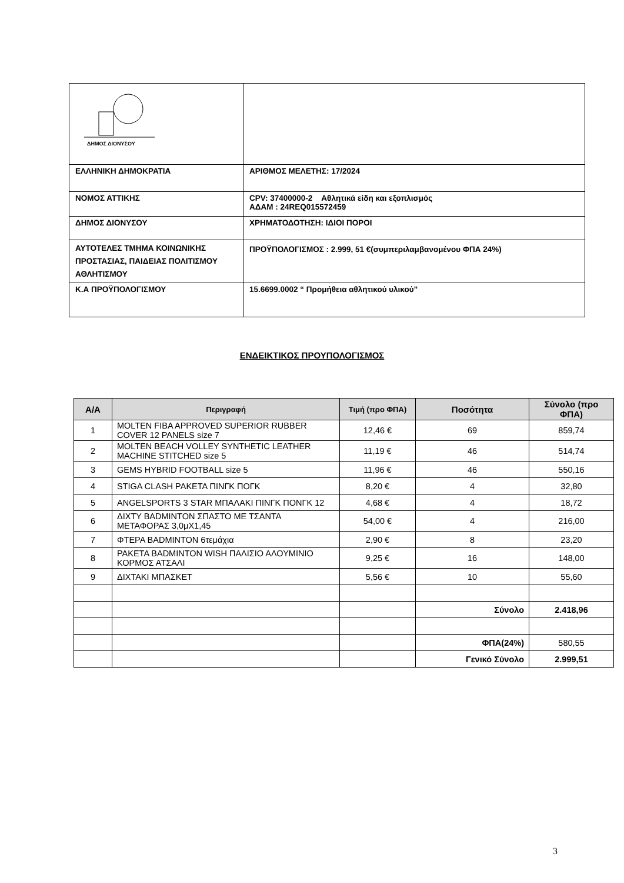| ΔΗΜΟΣ ΔΙΟΝΥΣΟΥ | |
| ΕΛΛΗΝΙΚΗ ΔΗΜΟΚΡΑΤΙΑ | ΑΡΙΘΜΟΣ ΜΕΛΕΤΗΣ: 17/2024 |
| ΝΟΜΟΣ ΑΤΤΙΚΗΣ | CPV: 37400000-2 Αθλητικά είδη και εξοπλισμός ΑΔΑΜ : 24REQ015572459 |
| ΔΗΜΟΣ ΔΙΟΝΥΣΟΥ | ΧΡΗΜΑΤΟΔΟΤΗΣΗ: ΙΔΙΟΙ ΠΟΡΟΙ |
| ΑΥΤΟΤΕΛΕΣ ΤΜΗΜΑ ΚΟΙΝΩΝΙΚΗΣ ΠΡΟΣΤΑΣΙΑΣ, ΠΑΙΔΕΙΑΣ ΠΟΛΙΤΙΣΜΟΥ ΑΘΛΗΤΙΣΜΟΥ | ΠΡΟΫΠΟΛΟΓΙΣΜΟΣ : 2.999, 51 €(συμπεριλαμβανομένου ΦΠΑ 24%) |
| Κ.Α ΠΡΟΫΠΟΛΟΓΙΣΜΟΥ | 15.6699.0002 “ Προμήθεια αθλητικού υλικού” |
ΕΝΔΕΙΚΤΙΚΟΣ ΠΡΟΥΠΟΛΟΓΙΣΜΟΣ
| Α/Α | Περιγραφή | Τιμή (προ ΦΠΑ) | Ποσότητα | Σύνολο (προ ΦΠΑ) |
| --- | --- | --- | --- | --- |
| 1 | MOLTEN FIBA APPROVED SUPERIOR RUBBER COVER 12 PANELS size 7 | 12,46 € | 69 | 859,74 |
| 2 | MOLTEN BEACH VOLLEY SYNTHETIC LEATHER MACHINE STITCHED size 5 | 11,19 € | 46 | 514,74 |
| 3 | GEMS HYBRID FOOTBALL size 5 | 11,96 € | 46 | 550,16 |
| 4 | STIGA CLASH ΡΑΚΕΤΑ ΠΙΝΓΚ ΠΟΓΚ | 8,20 € | 4 | 32,80 |
| 5 | ANGELSPORTS 3 STAR ΜΠΑΛΑΚΙ ΠΙΝΓΚ ΠΟΝΓΚ 12 | 4,68 € | 4 | 18,72 |
| 6 | ΔΙΧΤΥ BADMINTON ΣΠΑΣΤΟ ΜΕ ΤΣΑΝΤΑ ΜΕΤΑΦΟΡΑΣ 3,0μΧ1,45 | 54,00 € | 4 | 216,00 |
| 7 | ΦΤΕΡΑ BADMINTON 6τεμάχια | 2,90 € | 8 | 23,20 |
| 8 | ΡΑΚΕΤΑ BADMINTON WISH ΠΑΛΙΣΙΟ ΑΛΟΥΜΙΝΙΟ ΚΟΡΜΟΣ ΑΤΣΑΛΙ | 9,25 € | 16 | 148,00 |
| 9 | ΔΙΧΤΑΚΙ ΜΠΑΣΚΕΤ | 5,56 € | 10 | 55,60 |
| | | | Σύνολο | 2.418,96 |
| | | | ΦΠΑ(24%) | 580,55 |
| | | | Γενικό Σύνολο | 2.999,51 |
3